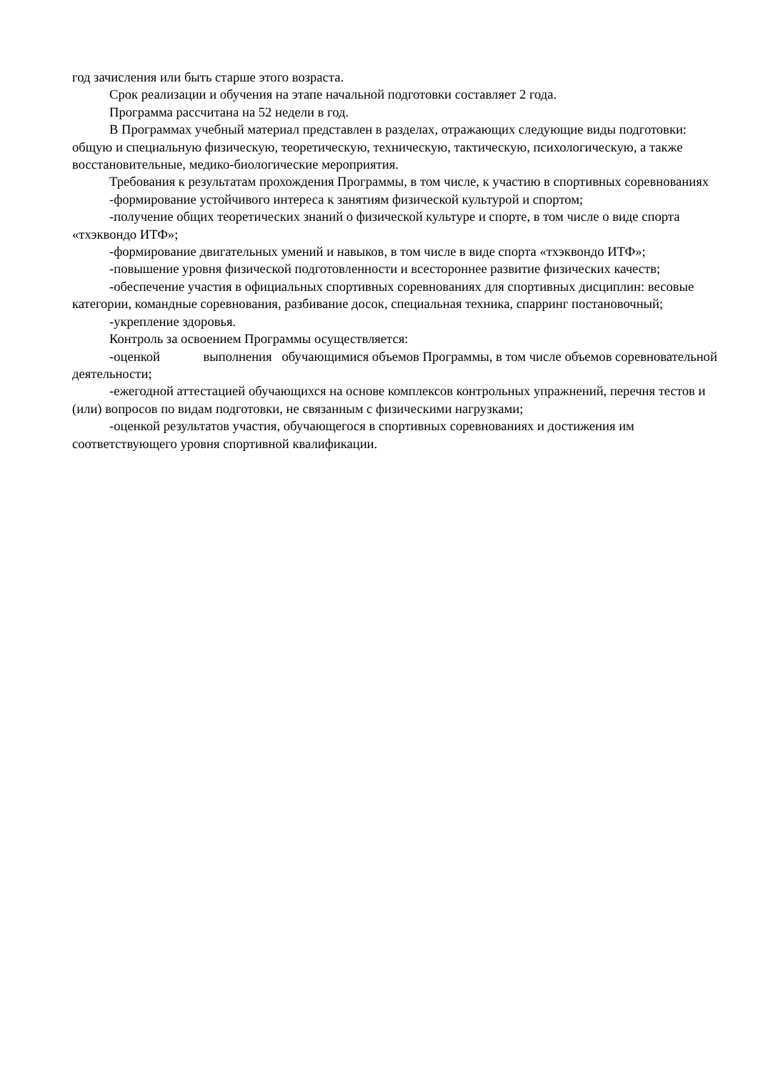год зачисления или быть старше этого возраста.
Срок реализации и обучения на этапе начальной подготовки составляет 2 года.
Программа рассчитана на 52 недели в год.
В Программах учебный материал представлен в разделах, отражающих следующие виды подготовки: общую и специальную физическую, теоретическую, техническую, тактическую, психологическую, а также восстановительные, медико-биологические мероприятия.
Требования к результатам прохождения Программы, в том числе, к участию в спортивных соревнованиях
-формирование устойчивого интереса к занятиям физической культурой и спортом;
-получение общих теоретических знаний о физической культуре и спорте, в том числе о виде спорта «тхэквондо ИТФ»;
-формирование двигательных умений и навыков, в том числе в виде спорта «тхэквондо ИТФ»;
-повышение уровня физической подготовленности и всестороннее развитие физических качеств;
-обеспечение участия в официальных спортивных соревнованиях для спортивных дисциплин: весовые категории, командные соревнования, разбивание досок, специальная техника, спарринг постановочный;
-укрепление здоровья.
Контроль за освоением Программы осуществляется:
-оценкой выполнения обучающимися объемов Программы, в том числе объемов соревновательной деятельности;
-ежегодной аттестацией обучающихся на основе комплексов контрольных упражнений, перечня тестов и (или) вопросов по видам подготовки, не связанным с физическими нагрузками;
-оценкой результатов участия, обучающегося в спортивных соревнованиях и достижения им соответствующего уровня спортивной квалификации.